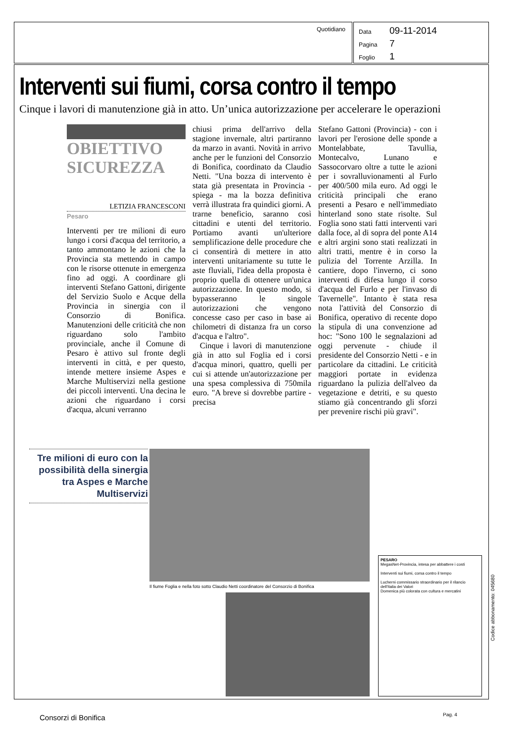Quotidiano
Data 09-11-2014
Pagina 7
Foglio 1
Interventi sui fiumi, corsa contro il tempo
Cinque i lavori di manutenzione già in atto. Un’unica autorizzazione per accelerare le operazioni
OBIETTIVO
SICUREZZA
LETIZIA FRANCESCONI
Pesaro
Interventi per tre milioni di euro lungo i corsi d'acqua del territorio, a tanto ammontano le azioni che la Provincia sta mettendo in campo con le risorse ottenute in emergenza fino ad oggi. A coordinare gli interventi Stefano Gattoni, dirigente del Servizio Suolo e Acque della Provincia in sinergia con il Consorzio di Bonifica. Manutenzioni delle criticità che non riguardano solo l'ambito provinciale, anche il Comune di Pesaro è attivo sul fronte degli interventi in città, e per questo, intende mettere insieme Aspes e Marche Multiservizi nella gestione dei piccoli interventi. Una decina le azioni che riguardano i corsi d'acqua, alcuni verranno
chiusi prima dell'arrivo della stagione invernale, altri partiranno da marzo in avanti. Novità in arrivo anche per le funzioni del Consorzio di Bonifica, coordinato da Claudio Netti. "Una bozza di intervento è stata già presentata in Provincia - spiega - ma la bozza definitiva verrà illustrata fra quindici giorni. A trarne beneficio, saranno così cittadini e utenti del territorio. Portiamo avanti un'ulteriore semplificazione delle procedure che ci consentirà di mettere in atto interventi unitariamente su tutte le aste fluviali, l'idea della proposta è proprio quella di ottenere un'unica autorizzazione. In questo modo, si bypasseranno le singole autorizzazioni che vengono concesse caso per caso in base ai chilometri di distanza fra un corso d'acqua e l'altro".
Cinque i lavori di manutenzione già in atto sul Foglia ed i corsi d'acqua minori, quattro, quelli per cui si attende un'autorizzazione per una spesa complessiva di 750mila euro. "A breve si dovrebbe partire - precisa
Stefano Gattoni (Provincia) - con i lavori per l'erosione delle sponde a Montelabbate, Tavullia, Montecalvo, Lunano e Sassocorvaro oltre a tutte le azioni per i sovralluvionamenti al Furlo per 400/500 mila euro. Ad oggi le criticità principali che erano presenti a Pesaro e nell'immediato hinterland sono state risolte. Sul Foglia sono stati fatti interventi vari dalla foce, al di sopra del ponte A14 e altri argini sono stati realizzati in altri tratti, mentre è in corso la pulizia del Torrente Arzilla. In cantiere, dopo l'inverno, ci sono interventi di difesa lungo il corso d'acqua del Furlo e per l'invaso di Tavernelle". Intanto è stata resa nota l'attività del Consorzio di Bonifica, operativo di recente dopo la stipula di una convenzione ad hoc: "Sono 100 le segnalazioni ad oggi pervenute - chiude il presidente del Consorzio Netti - e in particolare da cittadini. Le criticità maggiori portate in evidenza riguardano la pulizia dell'alveo da vegetazione e detriti, e su questo stiamo già concentrando gli sforzi per prevenire rischi più gravi".
Tre milioni di euro con la possibilità della sinergia tra Aspes e Marche Multiservizi
Il fiume Foglia e nella foto sotto Claudio Netti coordinatore del Consorzio di Bonifica
PESARO
MegasNet-Provincia, intesa per abbattere i costi
Interventi sui fiumi, corsa contro il tempo
Lucherni commissario straordinario per il rilancio dell'Italia dei Valori
Domenica più colorata con cultura e mercatini
Codice abbonamento: 045680
Consorzi di Bonifica Pag. 4